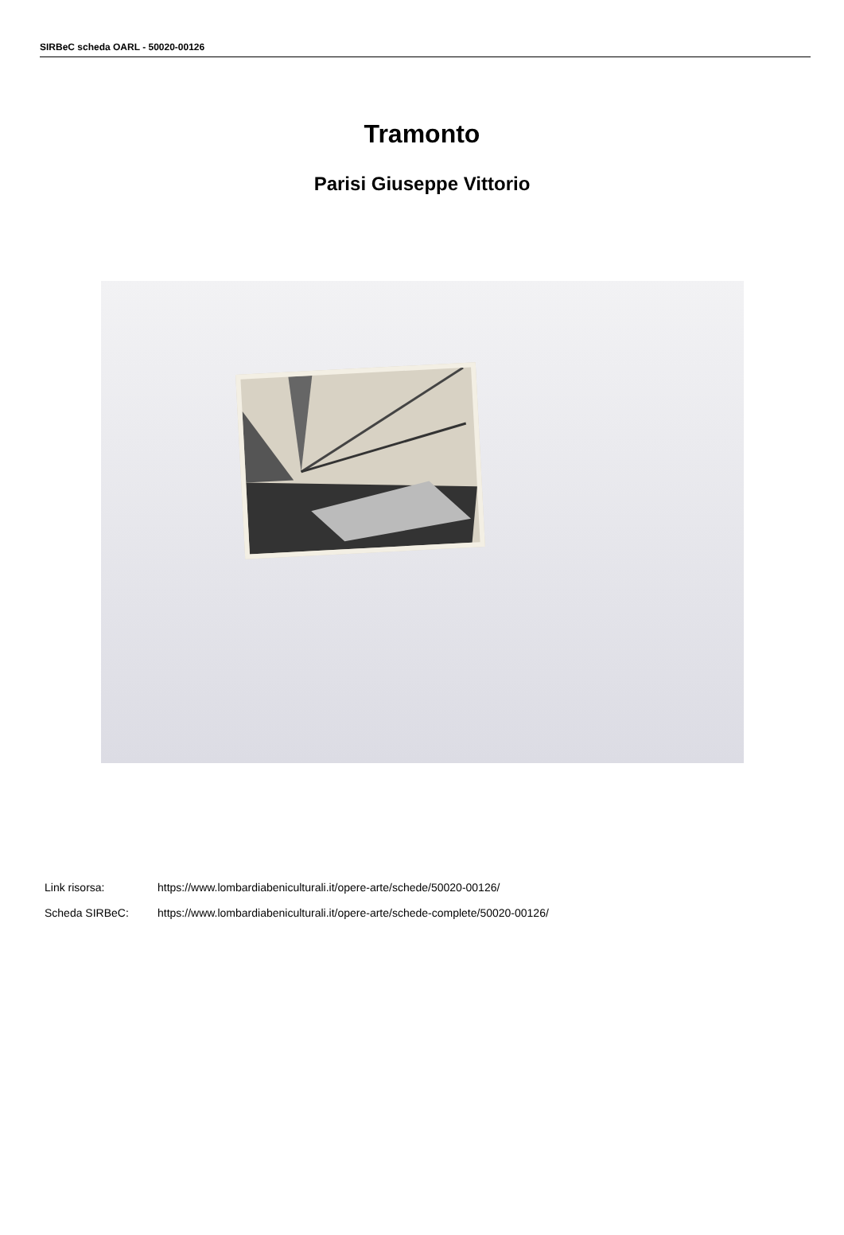SIRBeC scheda OARL - 50020-00126
Tramonto
Parisi Giuseppe Vittorio
Link risorsa: https://www.lombardiabeniculturali.it/opere-arte/schede/50020-00126/
Scheda SIRBeC: https://www.lombardiabeniculturali.it/opere-arte/schede-complete/50020-00126/